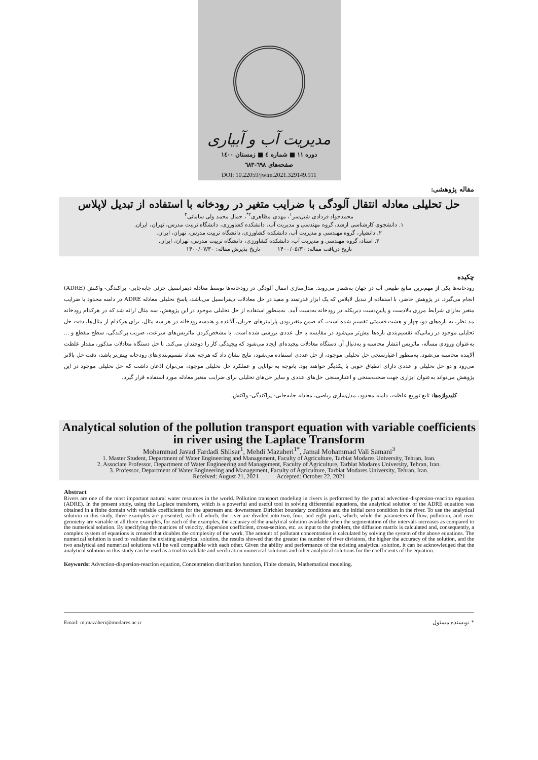مدیریت آب و آبیاری
دوره ۱۱ ■ شماره ٤ ■ زمستان ۱٤۰۰
صفحه‌های ٦۹۸-٦۸۳
DOI: 10.22059/jwim.2021.329149.911
مقاله پژوهشی:
حل تحلیلی معادله انتقال آلودگی با ضرایب متغیر در رودخانه با استفاده از تبدیل لاپلاس
محمدجواد فردادی شیل‌سر<sup>۱</sup>، مهدی مظاهری<sup>۲*</sup>، جمال محمد ولی سامانی<sup>۳</sup>
۱. دانشجوی کارشناسی ارشد، گروه مهندسی و مدیریت آب، دانشکده کشاورزی، دانشگاه تربیت مدرس، تهران، ایران.
۲. دانشیار، گروه مهندسی و مدیریت آب، دانشکده کشاورزی، دانشگاه تربیت مدرس، تهران، ایران.
۳. استاد، گروه مهندسی و مدیریت آب، دانشکده کشاورزی، دانشگاه تربیت مدرس، تهران، ایران.
تاریخ دریافت مقاله: ۱۴۰۰/۰۵/۳۰ تاریخ پذیرش مقاله: ۱۴۰۰/۰۷/۳۰
چکیده
رودخانه‌ها یکی از مهم‌ترین منابع طبیعی آب در جهان به‌شمار می‌روند. مدل‌سازی انتقال آلودگی در رودخانه‌ها توسط معادله دیفرانسیل جزئی جابه‌جایی- پراکندگی- واکنش (ADRE) انجام می‌گیرد. در پژوهش حاضر، با استفاده از تبدیل لاپلاس که یک ابزار قدرتمند و مفید در حل معادلات دیفرانسیل می‌باشد، پاسخ تحلیلی معادله ADRE در دامنه محدود با ضرایب متغیر به‌ازای شرایط مرزی بالادست و پایین‌دست دیریکله در رودخانه به‌دست آمد. به‌منظور استفاده از حل تحلیلی موجود در این پژوهش، سه مثال ارائه شد که در هرکدام رودخانه مد نظر، به بازه‌های دو، چهار و هشت قسمتی تقسیم شده است، که ضمن متغیربودن پارامترهای جریان، آلاینده و هندسه رودخانه در هر سه مثال، برای هرکدام از مثال‌ها، دقت حل تحلیلی موجود در زمانی‌که تقسیم‌بندی بازه‌ها بیش‌تر می‌شود در مقایسه با حل عددی بررسی شده است. با مشخص‌کردن ماتریس‌های سرعت، ضریب پراکندگی، سطح مقطع و ... به‌عنوان ورودی مسأله، ماتریس انتشار محاسبه و به‌دنبال آن دستگاه معادلات پیچیده‌ای ایجاد می‌شود که پیچیدگی کار را دوچندان می‌کند. با حل دستگاه معادلات مذکور، مقدار غلظت آلاینده محاسبه می‌شود. به‌منظور اعتبارسنجی حل تحلیلی موجود، از حل عددی استفاده می‌شود، نتایج نشان داد که هرچه تعداد تقسیم‌بندی‌های رودخانه بیش‌تر باشد، دقت حل بالاتر می‌رود و دو حل تحلیلی و عددی دارای انطباق خوبی با یکدیگر خواهند بود. باتوجه به توانایی و عملکرد حل تحلیلی موجود، می‌توان اذعان داشت که حل تحلیلی موجود در این پژوهش می‌تواند به‌عنوان ابزاری جهت صحت‌سنجی و اعتبارسنجی حل‌های عددی و سایر حل‌های تحلیلی برای ضرایب متغیر معادله مورد استفاده قرار گیرد.
کلیدواژه‌ها: تابع توزیع غلظت، دامنه محدود، مدل‌سازی ریاضی، معادله جابه‌جایی- پراکندگی- واکنش.
Analytical solution of the pollution transport equation with variable coefficients in river using the Laplace Transform
Mohammad Javad Fardadi Shilsar<sup>1</sup>, Mehdi Mazaheri<sup>1*</sup>, Jamal Mohammad Vali Samani<sup>3</sup>
1. Master Student, Department of Water Engineering and Management, Faculty of Agriculture, Tarbiat Modares University, Tehran, Iran.
2. Associate Professor, Department of Water Engineering and Management, Faculty of Agriculture, Tarbiat Modares University, Tehran, Iran.
3. Professor, Department of Water Engineering and Management, Faculty of Agriculture, Tarbiat Modares University, Tehran, Iran.
Received: August 21, 2021 Accepted: October 22, 2021
Abstract
Rivers are one of the most important natural water resources in the world. Pollution transport modeling in rivers is performed by the partial advection-dispersion-reaction equation (ADRE). In the present study, using the Laplace transform, which is a powerful and useful tool in solving differential equations, the analytical solution of the ADRE equation was obtained in a finite domain with variable coefficients for the upstream and downstream Dirichlet boundary conditions and the initial zero condition in the river. To use the analytical solution in this study, three examples are presented, each of which, the river are divided into two, four, and eight parts, which, while the parameters of flow, pollution, and river geometry are variable in all three examples, for each of the examples, the accuracy of the analytical solution available when the segmentation of the intervals increases as compared to the numerical solution. By specifying the matrices of velocity, dispersion coefficient, cross-section, etc. as input to the problem, the diffusion matrix is calculated and, consequently, a complex system of equations is created that doubles the complexity of the work. The amount of pollutant concentration is calculated by solving the system of the above equations. The numerical solution is used to validate the existing analytical solution, the results showed that the greater the number of river divisions, the higher the accuracy of the solution, and the two analytical and numerical solutions will be well compatible with each other. Given the ability and performance of the existing analytical solution, it can be acknowledged that the analytical solution in this study can be used as a tool to validate and verification numerical solutions and other analytical solutions for the coefficients of the equation.
Keywords: Advection-dispersion-reaction equation, Concentration distribution function, Finite domain, Mathematical modeling.
Email: m.mazaheri@modares.ac.ir * نویسنده مسئول